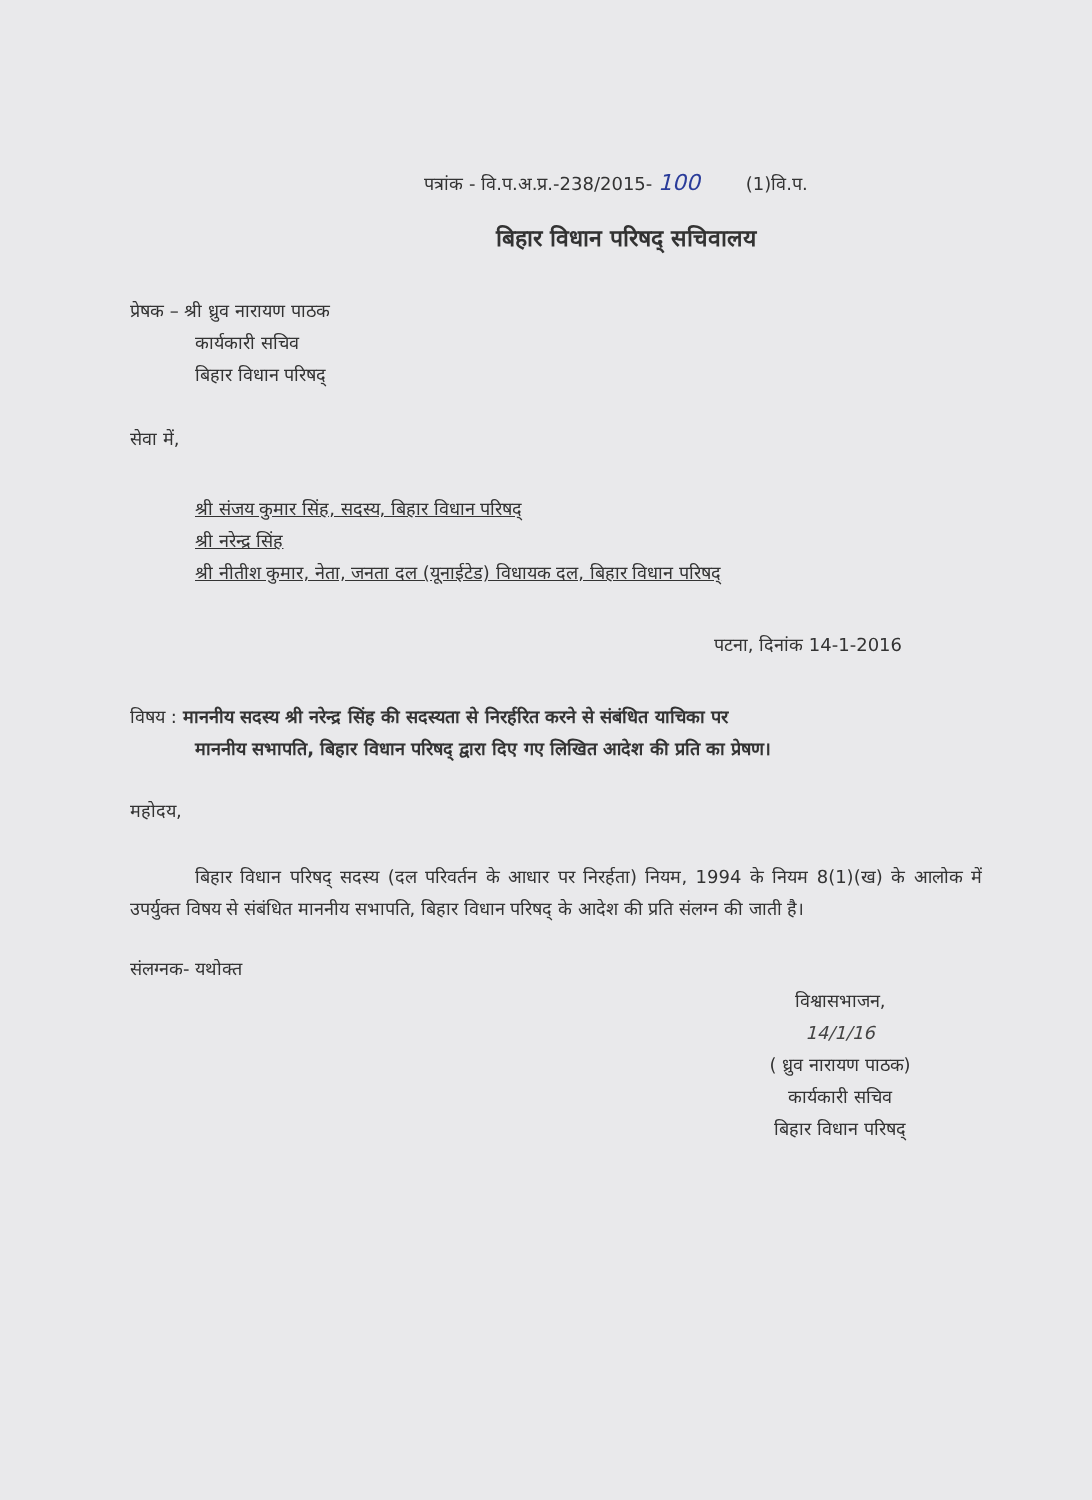पत्रांक - वि.प.अ.प्र.-238/2015- 100 (1)वि.प.
बिहार विधान परिषद् सचिवालय
प्रेषक – श्री ध्रुव नारायण पाठक
कार्यकारी सचिव
बिहार विधान परिषद्
सेवा में,
श्री संजय कुमार सिंह, सदस्य, बिहार विधान परिषद्
श्री नरेन्द्र सिंह
श्री नीतीश कुमार, नेता, जनता दल (यूनाईटेड) विधायक दल, बिहार विधान परिषद्
पटना, दिनांक 14-1-2016
विषय : माननीय सदस्य श्री नरेन्द्र सिंह की सदस्यता से निरर्हरित करने से संबंधित याचिका पर
माननीय सभापति, बिहार विधान परिषद् द्वारा दिए गए लिखित आदेश की प्रति का प्रेषण।
महोदय,
बिहार विधान परिषद् सदस्य (दल परिवर्तन के आधार पर निरर्हता) नियम, 1994 के नियम 8(1)(ख) के आलोक में उपर्युक्त विषय से संबंधित माननीय सभापति, बिहार विधान परिषद् के आदेश की प्रति संलग्न की जाती है।
संलग्नक- यथोक्त
विश्वासभाजन,
14/1/16
( ध्रुव नारायण पाठक)
कार्यकारी सचिव
बिहार विधान परिषद्